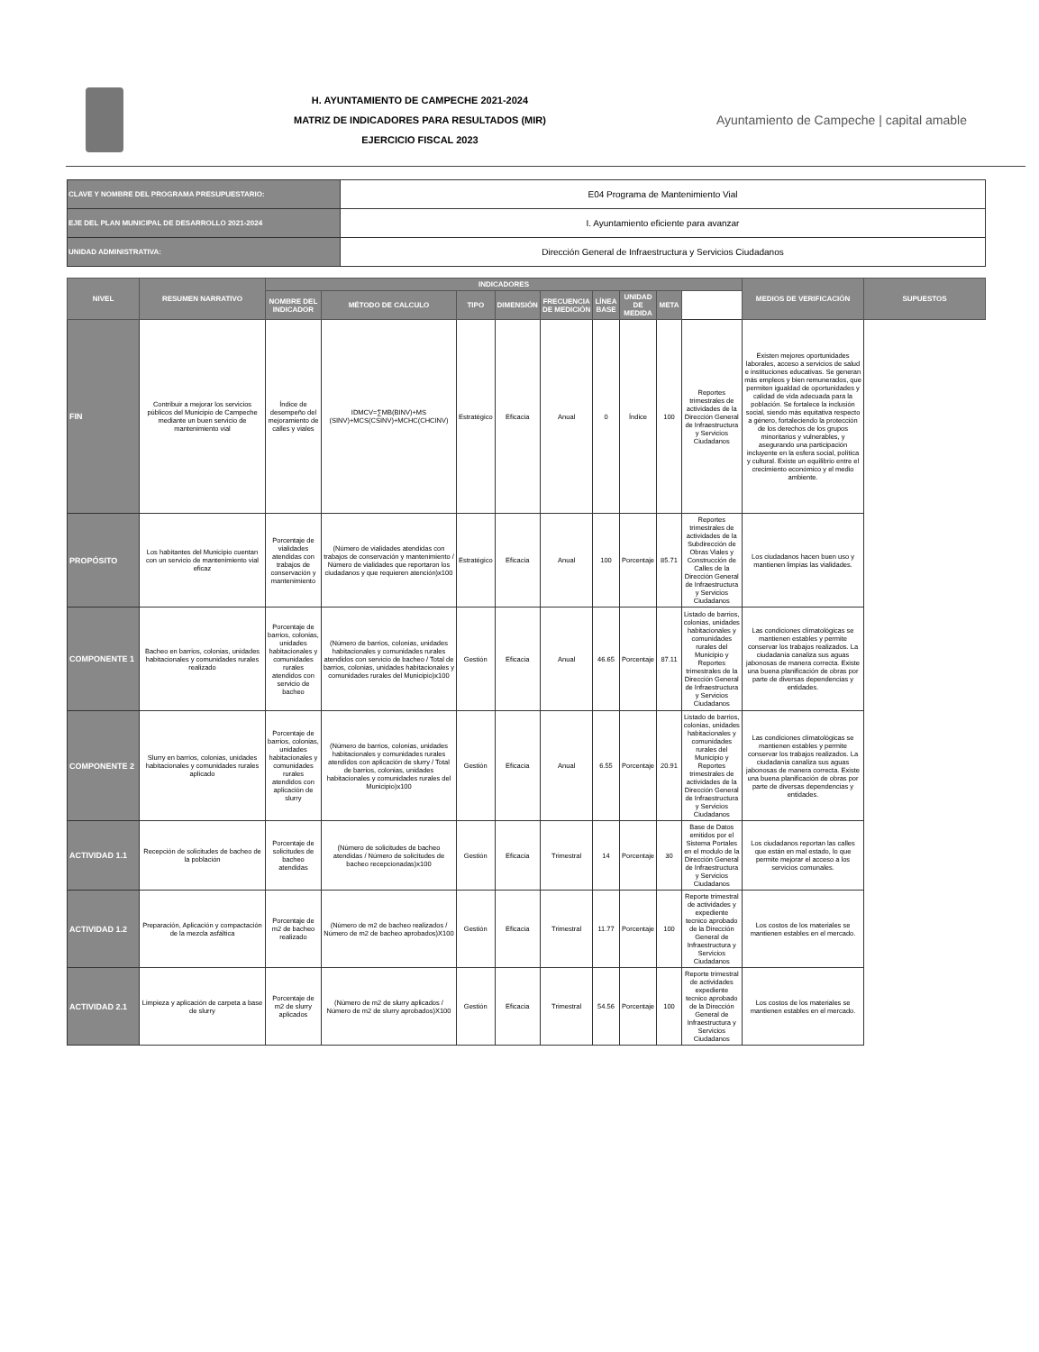H. AYUNTAMIENTO DE CAMPECHE 2021-2024
MATRIZ DE INDICADORES PARA RESULTADOS (MIR)
EJERCICIO FISCAL 2023
Ayuntamiento de Campeche | capital amable
| CLAVE Y NOMBRE DEL PROGRAMA PRESUPUESTARIO: | E04 Programa de Mantenimiento Vial |
| EJE DEL PLAN MUNICIPAL DE DESARROLLO 2021-2024 | I. Ayuntamiento eficiente para avanzar |
| UNIDAD ADMINISTRATIVA: | Dirección General de Infraestructura y Servicios Ciudadanos |
| NIVEL | RESUMEN NARRATIVO | INDICADORES | | | | | | | | | MEDIOS DE VERIFICACIÓN | SUPUESTOS |
| --- | --- | --- | --- | --- | --- | --- | --- | --- | --- | --- | --- | --- |
| | | NOMBRE DEL INDICADOR | MÉTODO DE CALCULO | TIPO | DIMENSIÓN | FRECUENCIA DE MEDICIÓN | LÍNEA BASE | UNIDAD DE MEDIDA | META | | | |
| FIN | Contribuir a mejorar los servicios públicos del Municipio de Campeche mediante un buen servicio de mantenimiento vial | Índice de desempeño del mejoramiento de calles y viales | IDMCV=∑MB(BINV)+MS (SINV)+MCS(CSINV)+MCHC(CHCINV) | Estratégico | Eficacia | Anual | 0 | Índice | 100 | Reportes trimestrales de actividades de la Dirección General de Infraestructura y Servicios Ciudadanos | Existen mejores oportunidades laborales, acceso a servicios de salud e instituciones educativas. Se generan más empleos y bien remunerados, que permiten igualdad de oportunidades y calidad de vida adecuada para la población. Se fortalece la inclusión social, siendo más equitativa respecto a género, fortaleciendo la protección de los derechos de los grupos minoritarios y vulnerables, y asegurando una participación incluyente en la esfera social, política y cultural. Existe un equilibrio entre el crecimiento económico y el medio ambiente. | |
| PROPÓSITO | Los habitantes del Municipio cuentan con un servicio de mantenimiento vial eficaz | Porcentaje de vialidades atendidas con trabajos de conservación y mantenimiento | (Número de vialidades atendidas con trabajos de conservación y mantenimiento / Número de vialidades que reportaron los ciudadanos y que requieren atención)x100 | Estratégico | Eficacia | Anual | 100 | Porcentaje | 85.71 | Reportes trimestrales de actividades de la Subdirección de Obras Viales y Construcción de Calles de la Dirección General de Infraestructura y Servicios Ciudadanos | Los ciudadanos hacen buen uso y mantienen limpias las vialidades. | |
| COMPONENTE 1 | Bacheo en barrios, colonias, unidades habitacionales y comunidades rurales realizado | Porcentaje de barrios, colonias, unidades habitacionales y comunidades rurales atendidos con servicio de bacheo | (Número de barrios, colonias, unidades habitacionales y comunidades rurales atendidos con servicio de bacheo / Total de barrios, colonias, unidades habitacionales y comunidades rurales del Municipio)x100 | Gestión | Eficacia | Anual | 46.65 | Porcentaje | 87.11 | Listado de barrios, colonias, unidades habitacionales y comunidades rurales del Municipio y Reportes trimestrales de la Dirección General de Infraestructura y Servicios Ciudadanos | Las condiciones climatológicas se mantienen estables y permite conservar los trabajos realizados. La ciudadanía canaliza sus aguas jabonosas de manera correcta. Existe una buena planificación de obras por parte de diversas dependencias y entidades. | |
| COMPONENTE 2 | Slurry en barrios, colonias, unidades habitacionales y comunidades rurales aplicado | Porcentaje de barrios, colonias, unidades habitacionales y comunidades rurales atendidos con aplicación de slurry | (Número de barrios, colonias, unidades habitacionales y comunidades rurales atendidos con aplicación de slurry / Total de barrios, colonias, unidades habitacionales y comunidades rurales del Municipio)x100 | Gestión | Eficacia | Anual | 6.55 | Porcentaje | 20.91 | Listado de barrios, colonias, unidades habitacionales y comunidades rurales del Municipio y Reportes trimestrales de actividades de la Dirección General de Infraestructura y Servicios Ciudadanos | Las condiciones climatológicas se mantienen estables y permite conservar los trabajos realizados. La ciudadanía canaliza sus aguas jabonosas de manera correcta. Existe una buena planificación de obras por parte de diversas dependencias y entidades. | |
| ACTIVIDAD 1.1 | Recepción de solicitudes de bacheo de la población | Porcentaje de solicitudes de bacheo atendidas | (Número de solicitudes de bacheo atendidas / Número de solicitudes de bacheo recepcionadas)x100 | Gestión | Eficacia | Trimestral | 14 | Porcentaje | 30 | Base de Datos emitidos por el Sistema Portales en el modulo de la Dirección General de Infraestructura y Servicios Ciudadanos | Los ciudadanos reportan las calles que están en mal estado, lo que permite mejorar el acceso a los servicios comunales. | |
| ACTIVIDAD 1.2 | Preparación, Aplicación y compactación de la mezcla asfáltica | Porcentaje de m2 de bacheo realizado | (Número de m2 de bacheo realizados / Número de m2 de bacheo aprobados)X100 | Gestión | Eficacia | Trimestral | 11.77 | Porcentaje | 100 | Reporte trimestral de actividades y expediente tecnico aprobado de la Dirección General de Infraestructura y Servicios Ciudadanos | Los costos de los materiales se mantienen estables en el mercado. | |
| ACTIVIDAD 2.1 | Limpieza y aplicación de carpeta a base de slurry | Porcentaje de m2 de slurry aplicados | (Número de m2 de slurry aplicados / Número de m2 de slurry aprobados)X100 | Gestión | Eficacia | Trimestral | 54.56 | Porcentaje | 100 | Reporte trimestral de actividades expediente tecnico aprobado de la Dirección General de Infraestructura y Servicios Ciudadanos | Los costos de los materiales se mantienen estables en el mercado. | |